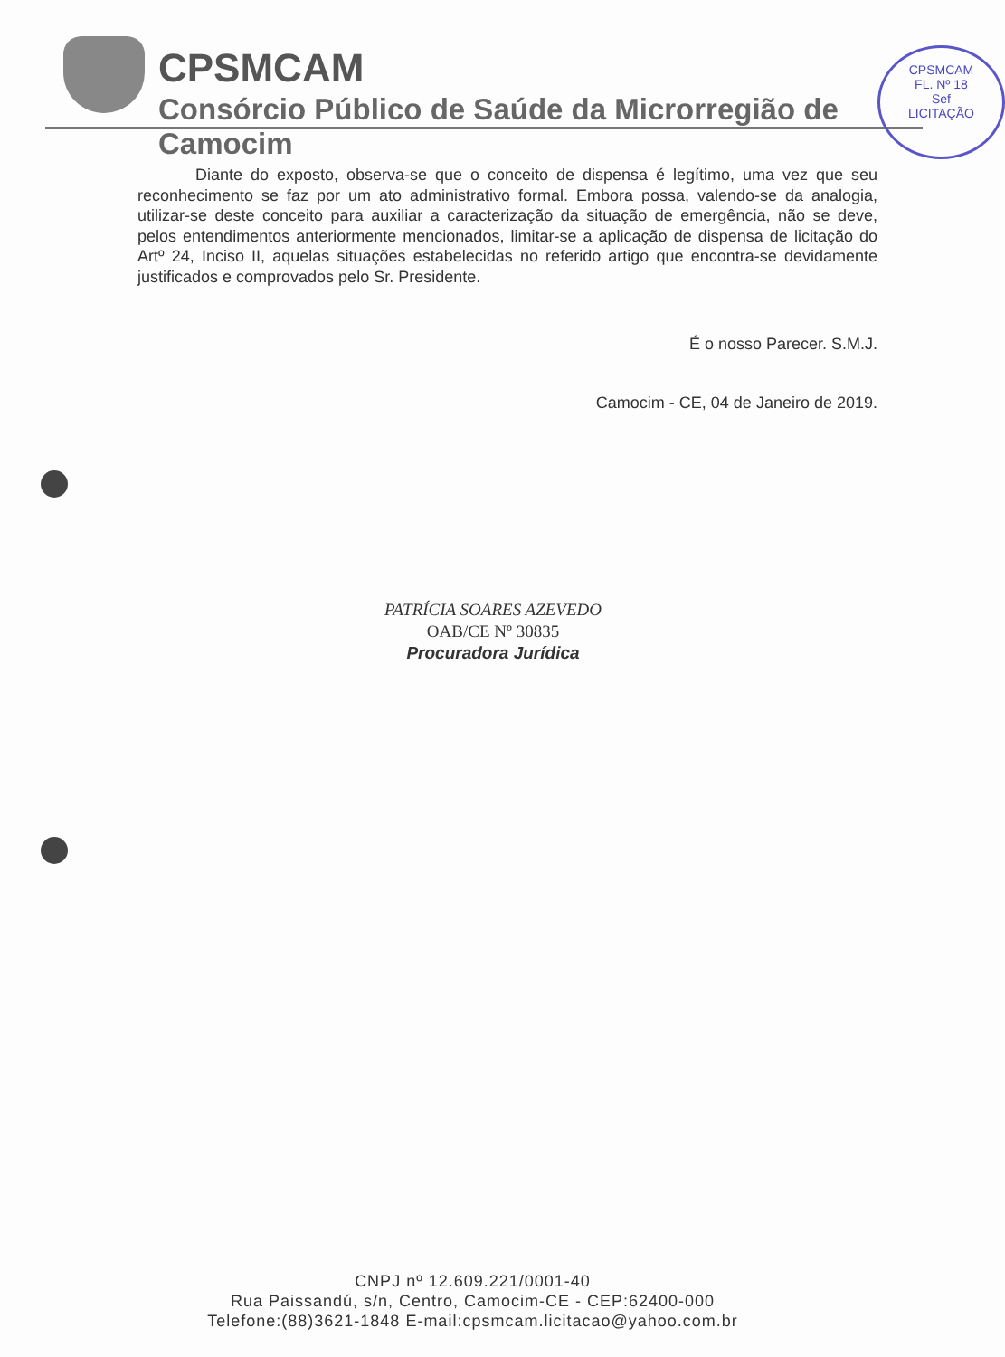CPSMCAM
Consórcio Público de Saúde da Microrregião de Camocim
CPSMCAM
FL. Nº 18
Sef
LICITAÇÃO
Diante do exposto, observa-se que o conceito de dispensa é legítimo, uma vez que seu reconhecimento se faz por um ato administrativo formal. Embora possa, valendo-se da analogia, utilizar-se deste conceito para auxiliar a caracterização da situação de emergência, não se deve, pelos entendimentos anteriormente mencionados, limitar-se a aplicação de dispensa de licitação do Artº 24, Inciso II, aquelas situações estabelecidas no referido artigo que encontra-se devidamente justificados e comprovados pelo Sr. Presidente.
É o nosso Parecer. S.M.J.
Camocim - CE, 04 de Janeiro de 2019.
PATRÍCIA SOARES AZEVEDO
OAB/CE Nº 30835
Procuradora Jurídica
CNPJ nº 12.609.221/0001-40
Rua Paissandú, s/n, Centro, Camocim-CE - CEP:62400-000
Telefone:(88)3621-1848 E-mail:cpsmcam.licitacao@yahoo.com.br